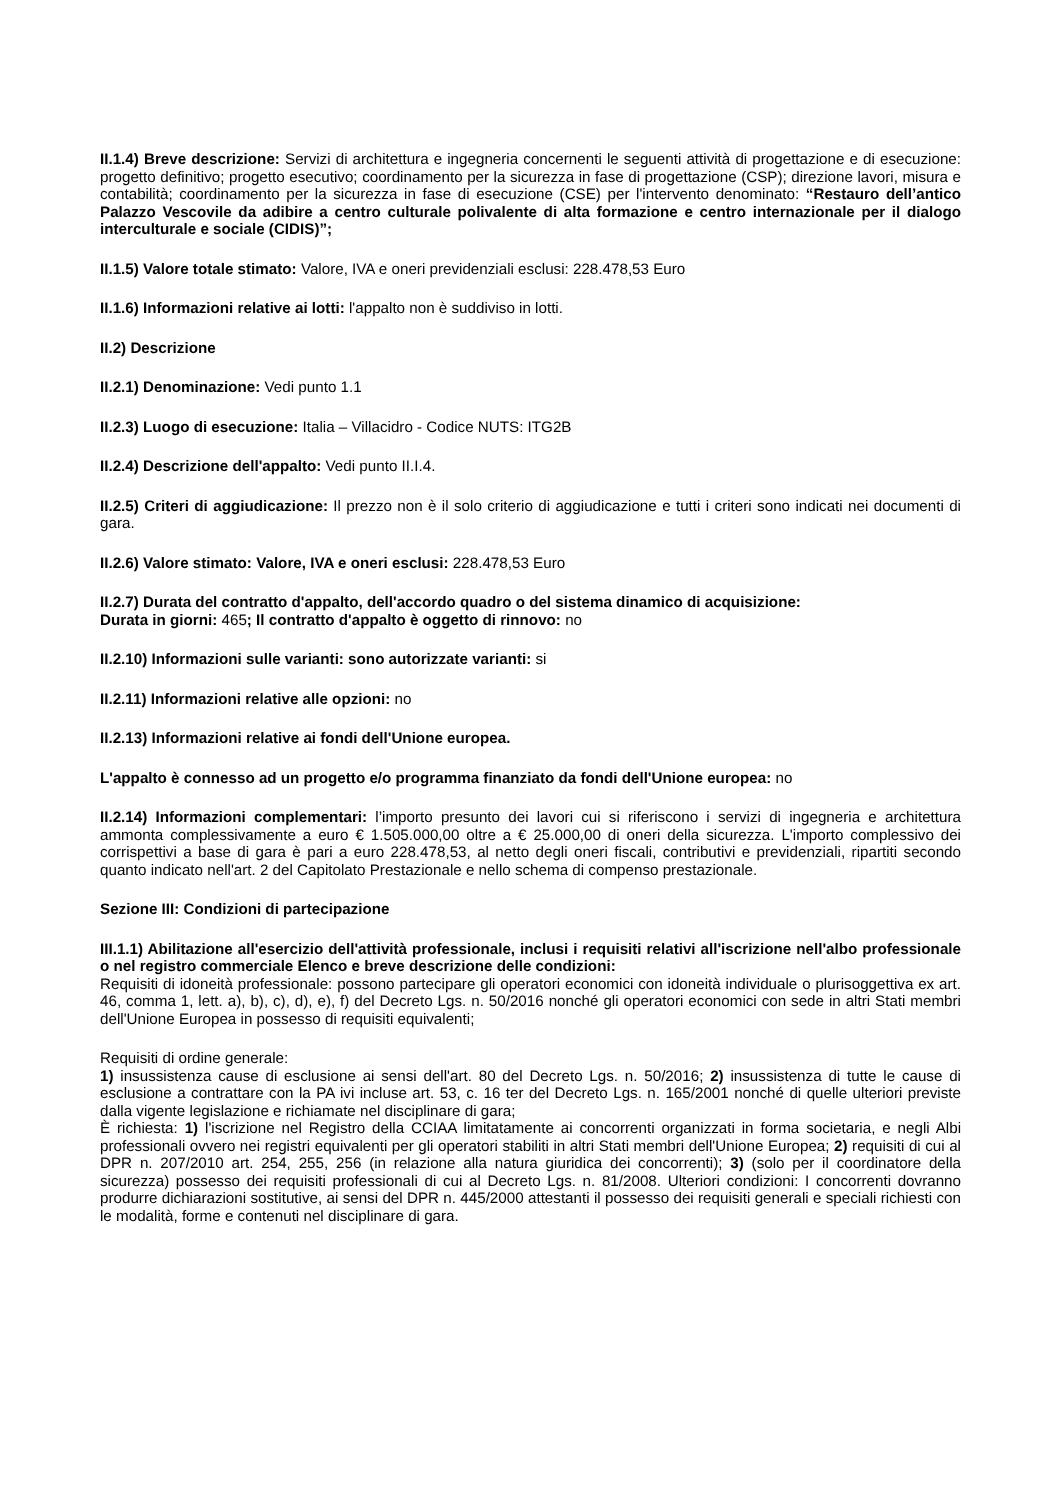II.1.4) Breve descrizione: Servizi di architettura e ingegneria concernenti le seguenti attività di progettazione e di esecuzione: progetto definitivo; progetto esecutivo; coordinamento per la sicurezza in fase di progettazione (CSP); direzione lavori, misura e contabilità; coordinamento per la sicurezza in fase di esecuzione (CSE) per l'intervento denominato: “Restauro dell’antico Palazzo Vescovile da adibire a centro culturale polivalente di alta formazione e centro internazionale per il dialogo interculturale e sociale (CIDIS)”;
II.1.5) Valore totale stimato: Valore, IVA e oneri previdenziali esclusi: 228.478,53 Euro
II.1.6) Informazioni relative ai lotti: l'appalto non è suddiviso in lotti.
II.2) Descrizione
II.2.1) Denominazione: Vedi punto 1.1
II.2.3) Luogo di esecuzione: Italia – Villacidro - Codice NUTS: ITG2B
II.2.4) Descrizione dell'appalto: Vedi punto II.I.4.
II.2.5) Criteri di aggiudicazione: Il prezzo non è il solo criterio di aggiudicazione e tutti i criteri sono indicati nei documenti di gara.
II.2.6) Valore stimato: Valore, IVA e oneri esclusi: 228.478,53 Euro
II.2.7) Durata del contratto d'appalto, dell'accordo quadro o del sistema dinamico di acquisizione:
Durata in giorni: 465; Il contratto d'appalto è oggetto di rinnovo: no
II.2.10) Informazioni sulle varianti: sono autorizzate varianti: si
II.2.11) Informazioni relative alle opzioni: no
II.2.13) Informazioni relative ai fondi dell'Unione europea.
L'appalto è connesso ad un progetto e/o programma finanziato da fondi dell'Unione europea: no
II.2.14) Informazioni complementari: l’importo presunto dei lavori cui si riferiscono i servizi di ingegneria e architettura ammonta complessivamente a euro € 1.505.000,00 oltre a € 25.000,00 di oneri della sicurezza. L'importo complessivo dei corrispettivi a base di gara è pari a euro 228.478,53, al netto degli oneri fiscali, contributivi e previdenziali, ripartiti secondo quanto indicato nell'art. 2 del Capitolato Prestazionale e nello schema di compenso prestazionale.
Sezione III: Condizioni di partecipazione
III.1.1) Abilitazione all'esercizio dell'attività professionale, inclusi i requisiti relativi all'iscrizione nell'albo professionale o nel registro commerciale Elenco e breve descrizione delle condizioni:
Requisiti di idoneità professionale: possono partecipare gli operatori economici con idoneità individuale o plurisoggettiva ex art. 46, comma 1, lett. a), b), c), d), e), f) del Decreto Lgs. n. 50/2016 nonché gli operatori economici con sede in altri Stati membri dell'Unione Europea in possesso di requisiti equivalenti;
Requisiti di ordine generale:
1) insussistenza cause di esclusione ai sensi dell'art. 80 del Decreto Lgs. n. 50/2016; 2) insussistenza di tutte le cause di esclusione a contrattare con la PA ivi incluse art. 53, c. 16 ter del Decreto Lgs. n. 165/2001 nonché di quelle ulteriori previste dalla vigente legislazione e richiamate nel disciplinare di gara;
È richiesta: 1) l'iscrizione nel Registro della CCIAA limitatamente ai concorrenti organizzati in forma societaria, e negli Albi professionali ovvero nei registri equivalenti per gli operatori stabiliti in altri Stati membri dell'Unione Europea; 2) requisiti di cui al DPR n. 207/2010 art. 254, 255, 256 (in relazione alla natura giuridica dei concorrenti); 3) (solo per il coordinatore della sicurezza) possesso dei requisiti professionali di cui al Decreto Lgs. n. 81/2008. Ulteriori condizioni: I concorrenti dovranno produrre dichiarazioni sostitutive, ai sensi del DPR n. 445/2000 attestanti il possesso dei requisiti generali e speciali richiesti con le modalità, forme e contenuti nel disciplinare di gara.